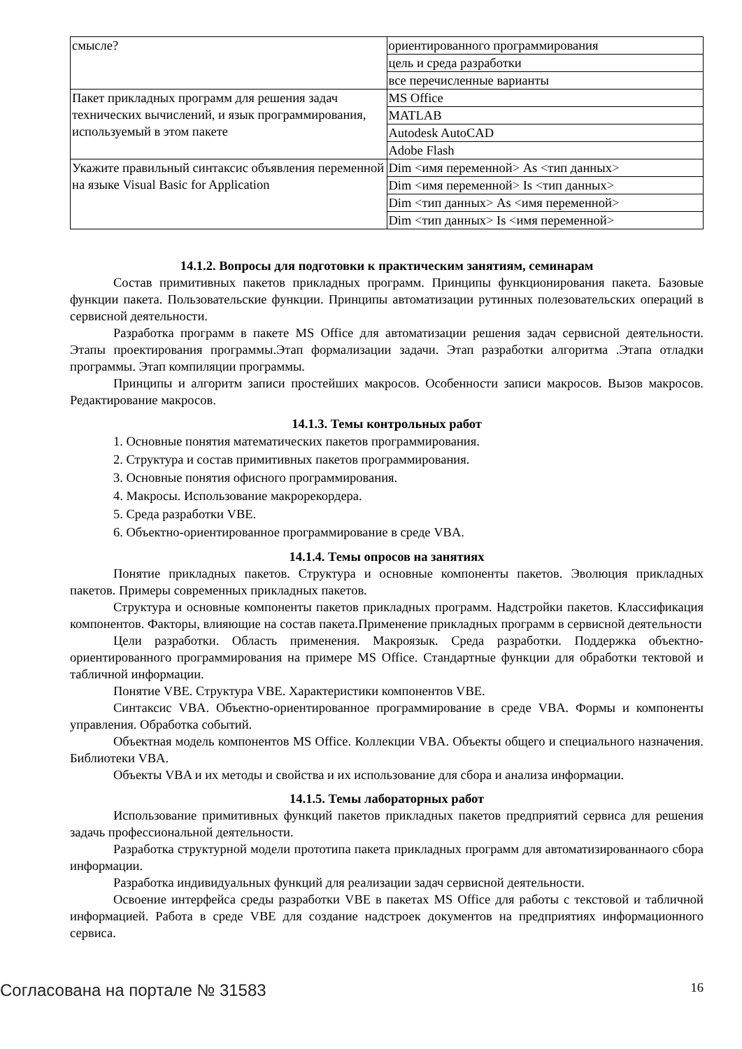| смысле? | ориентированного программирования |
| | цель и среда разработки |
| | все перечисленные варианты |
| Пакет прикладных программ для решения задач технических вычислений, и язык программирования, используемый в этом пакете | MS Office |
| | MATLAB |
| | Autodesk AutoCAD |
| | Adobe Flash |
| Укажите правильный синтаксис объявления переменной на языке Visual Basic for Application | Dim <имя переменной> As <тип данных> |
| | Dim <имя переменной> Is <тип данных> |
| | Dim <тип данных> As <имя переменной> |
| | Dim <тип данных> Is <имя переменной> |
14.1.2. Вопросы для подготовки к практическим занятиям, семинарам
Состав примитивных пакетов прикладных программ. Принципы функционирования пакета. Базовые функции пакета. Пользовательские функции. Принципы автоматизации рутинных полезовательских операций в сервисной деятельности.
Разработка программ в пакете MS Office для автоматизации решения задач сервисной деятельности. Этапы проектирования программы.Этап формализации задачи. Этап разработки алгоритма .Этапа отладки программы. Этап компиляции программы.
Принципы и алгоритм записи простейших макросов. Особенности записи макросов. Вызов макросов. Редактирование макросов.
14.1.3. Темы контрольных работ
1. Основные понятия математических пакетов программирования.
2. Структура и состав примитивных пакетов программирования.
3. Основные понятия офисного программирования.
4. Макросы. Использование макрорекордера.
5. Среда разработки VBE.
6. Объектно-ориентированное программирование в среде VBA.
14.1.4. Темы опросов на занятиях
Понятие прикладных пакетов. Структура и основные компоненты пакетов. Эволюция прикладных пакетов. Примеры современных прикладных пакетов.
Структура и основные компоненты пакетов прикладных программ. Надстройки пакетов. Классификация компонентов. Факторы, влияющие на состав пакета.Применение прикладных программ в сервисной деятельности
Цели разработки. Область применения. Макроязык. Среда разработки. Поддержка объектно-ориентированного программирования на примере MS Office. Стандартные функции для обработки тектовой и табличной информации.
Понятие VBE. Структура VBE. Характеристики компонентов VBE.
Синтаксис VBA. Объектно-ориентированное программирование в среде VBA. Формы и компоненты управления. Обработка событий.
Объектная модель компонентов MS Office. Коллекции VBA. Объекты общего и специального назначения. Библиотеки VBA.
Объекты VBA и их методы и свойства и их использование для сбора и анализа информации.
14.1.5. Темы лабораторных работ
Использование примитивных функций пакетов прикладных пакетов предприятий сервиса для решения задачь профессиональной деятельности.
Разработка структурной модели прототипа пакета прикладных программ для автоматизированнаого сбора информации.
Разработка индивидуальных функций для реализации задач сервисной деятельности.
Освоение интерфейса среды разработки VBE в пакетах MS Office для работы с текстовой и табличной информацией. Работа в среде VBE для создание надстроек документов на предприятиях информационного сервиса.
Согласована на портале № 31583 16